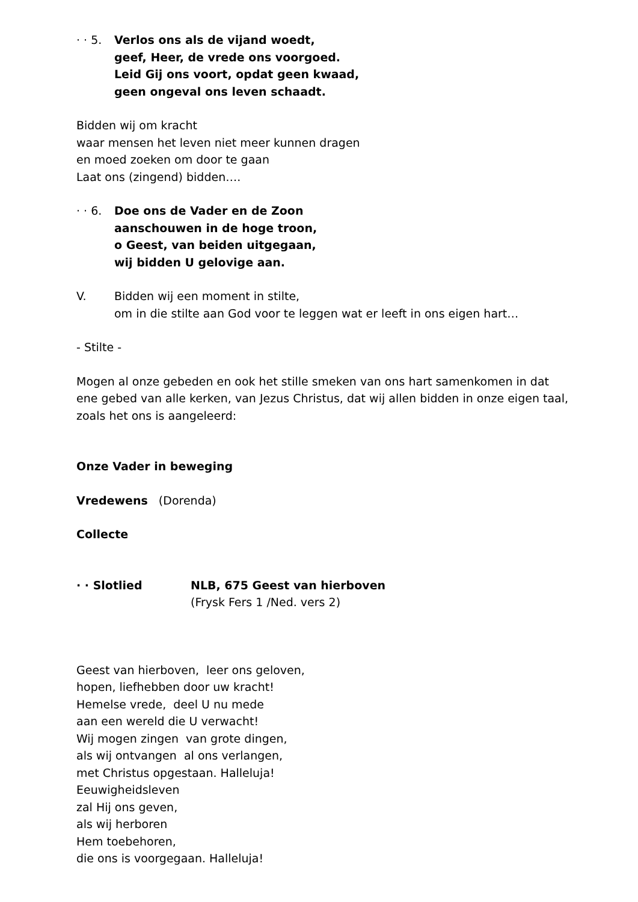· · 5.
Verlos ons als de vijand woedt,
geef, Heer, de vrede ons voorgoed.
Leid Gij ons voort, opdat geen kwaad,
geen ongeval ons leven schaadt.
Bidden wij om kracht
waar mensen het leven niet meer kunnen dragen
en moed zoeken om door te gaan
Laat ons (zingend) bidden….
· · 6.
Doe ons de Vader en de Zoon
aanschouwen in de hoge troon,
o Geest, van beiden uitgegaan,
wij bidden U gelovige aan.
V. Bidden wij een moment in stilte,
om in die stilte aan God voor te leggen wat er leeft in ons eigen hart…
- Stilte -
Mogen al onze gebeden en ook het stille smeken van ons hart samenkomen in dat
ene gebed van alle kerken, van Jezus Christus, dat wij allen bidden in onze eigen taal,
zoals het ons is aangeleerd:
Onze Vader in beweging
Vredewens (Dorenda)
Collecte
· · Slotlied NLB, 675 Geest van hierboven
(Frysk Fers 1 /Ned. vers 2)
Geest van hierboven, leer ons geloven,
hopen, liefhebben door uw kracht!
Hemelse vrede, deel U nu mede
aan een wereld die U verwacht!
Wij mogen zingen van grote dingen,
als wij ontvangen al ons verlangen,
met Christus opgestaan. Halleluja!
Eeuwigheidsleven
zal Hij ons geven,
als wij herboren
Hem toebehoren,
die ons is voorgegaan. Halleluja!